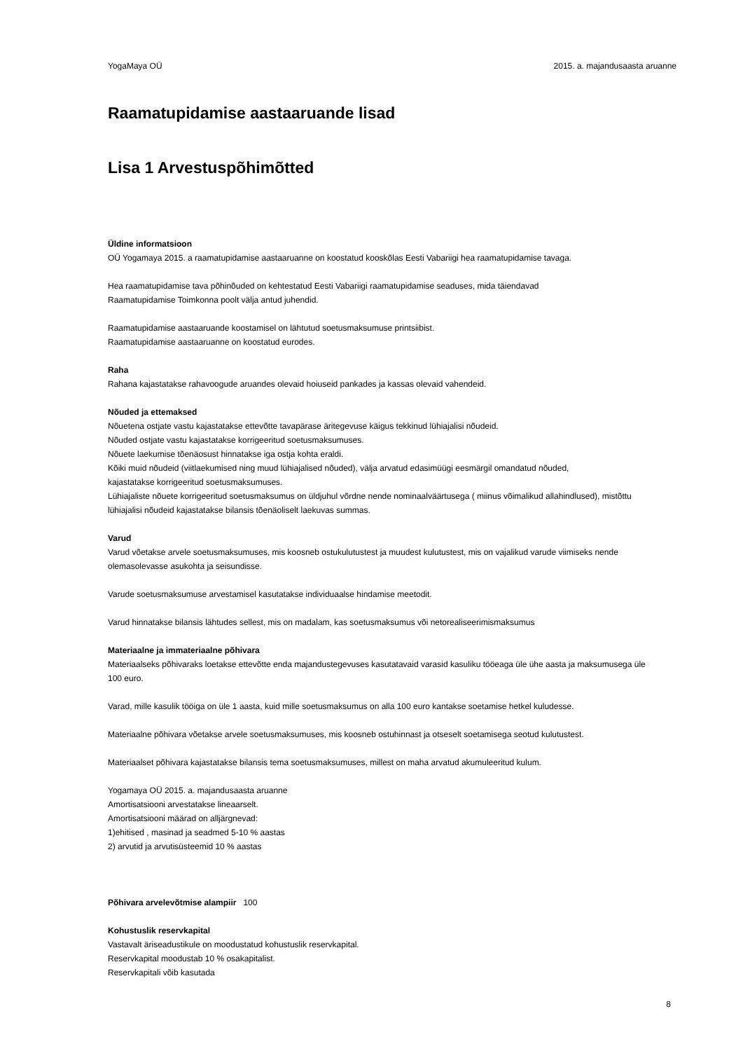YogaMaya OÜ 2015. a. majandusaasta aruanne
Raamatupidamise aastaaruande lisad
Lisa 1 Arvestuspõhimõtted
Üldine informatsioon
OÜ Yogamaya 2015. a raamatupidamise aastaaruanne on koostatud kooskõlas Eesti Vabariigi hea raamatupidamise tavaga.
Hea raamatupidamise tava põhinõuded on kehtestatud Eesti Vabariigi raamatupidamise seaduses, mida täiendavad
Raamatupidamise Toimkonna poolt välja antud juhendid.
Raamatupidamise aastaaruande koostamisel on lähtutud soetusmaksumuse printsiibist.
Raamatupidamise aastaaruanne on koostatud eurodes.
Raha
Rahana kajastatakse rahavoogude aruandes olevaid hoiuseid pankades ja kassas olevaid vahendeid.
Nõuded ja ettemaksed
Nõuetena ostjate vastu kajastatakse ettevõtte tavapärase äritegevuse käigus tekkinud lühiajalisi nõudeid.
Nõuded ostjate vastu kajastatakse korrigeeritud soetusmaksumuses.
Nõuete laekumise tõenäosust hinnatakse iga ostja kohta eraldi.
Kõiki muid nõudeid (viitlaekumised ning muud lühiajalised nõuded), välja arvatud edasimüügi eesmärgil omandatud nõuded,
kajastatakse korrigeeritud soetusmaksumuses.
Lühiajaliste nõuete korrigeeritud soetusmaksumus on üldjuhul võrdne nende nominaalväärtusega ( miinus võimalikud allahindlused), mistõttu
lühiajalisi nõudeid kajastatakse bilansis tõenäoliselt laekuvas summas.
Varud
Varud võetakse arvele soetusmaksumuses, mis koosneb ostukulutustest ja muudest kulutustest, mis on vajalikud varude viimiseks nende
olemasolevasse asukohta ja seisundisse.
Varude soetusmaksumuse arvestamisel kasutatakse individuaalse hindamise meetodit.
Varud hinnatakse bilansis lähtudes sellest, mis on madalam, kas soetusmaksumus või netorealiseerimismaksumus
Materiaalne ja immateriaalne põhivara
Materiaalseks põhivaraks loetakse ettevõtte enda majandustegevuses kasutatavaid varasid kasuliku tööeaga üle ühe aasta ja maksumusega üle
100 euro.
Varad, mille kasulik tööiga on üle 1 aasta, kuid mille soetusmaksumus on alla 100 euro kantakse soetamise hetkel kuludesse.
Materiaalne põhivara võetakse arvele soetusmaksumuses, mis koosneb ostuhinnast ja otseselt soetamisega seotud kulutustest.
Materiaalset põhivara kajastatakse bilansis tema soetusmaksumuses, millest on maha arvatud akumuleeritud kulum.
Yogamaya OÜ 2015. a. majandusaasta aruanne
Amortisatsiooni arvestatakse lineaarselt.
Amortisatsiooni määrad on alljärgnevad:
1)ehitised , masinad ja seadmed 5-10 % aastas
2) arvutid ja arvutisüsteemid 10 % aastas
Põhivara arvelevõtmise alampiir 100
Kohustuslik reservkapital
Vastavalt äriseadustikule on moodustatud kohustuslik reservkapital.
Reservkapital moodustab 10 % osakapitalist.
Reservkapitali võib kasutada
8